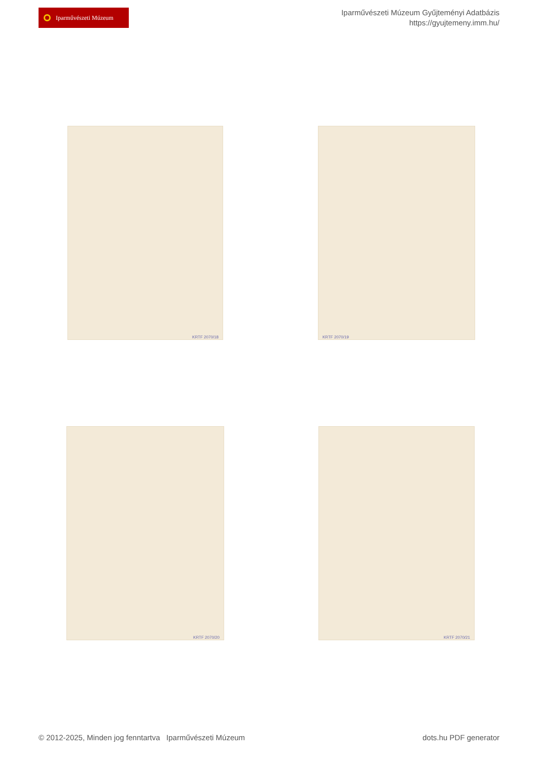Iparművészeti Múzeum
Iparművészeti Múzeum Gyűjteményi Adatbázis
https://gyujtemeny.imm.hu/
KRTF 2070/18 KRTF 2070/19
KRTF 2070/20 KRTF 2070/21
© 2012-2025, Minden jog fenntartva Iparművészeti Múzeum dots.hu PDF generator